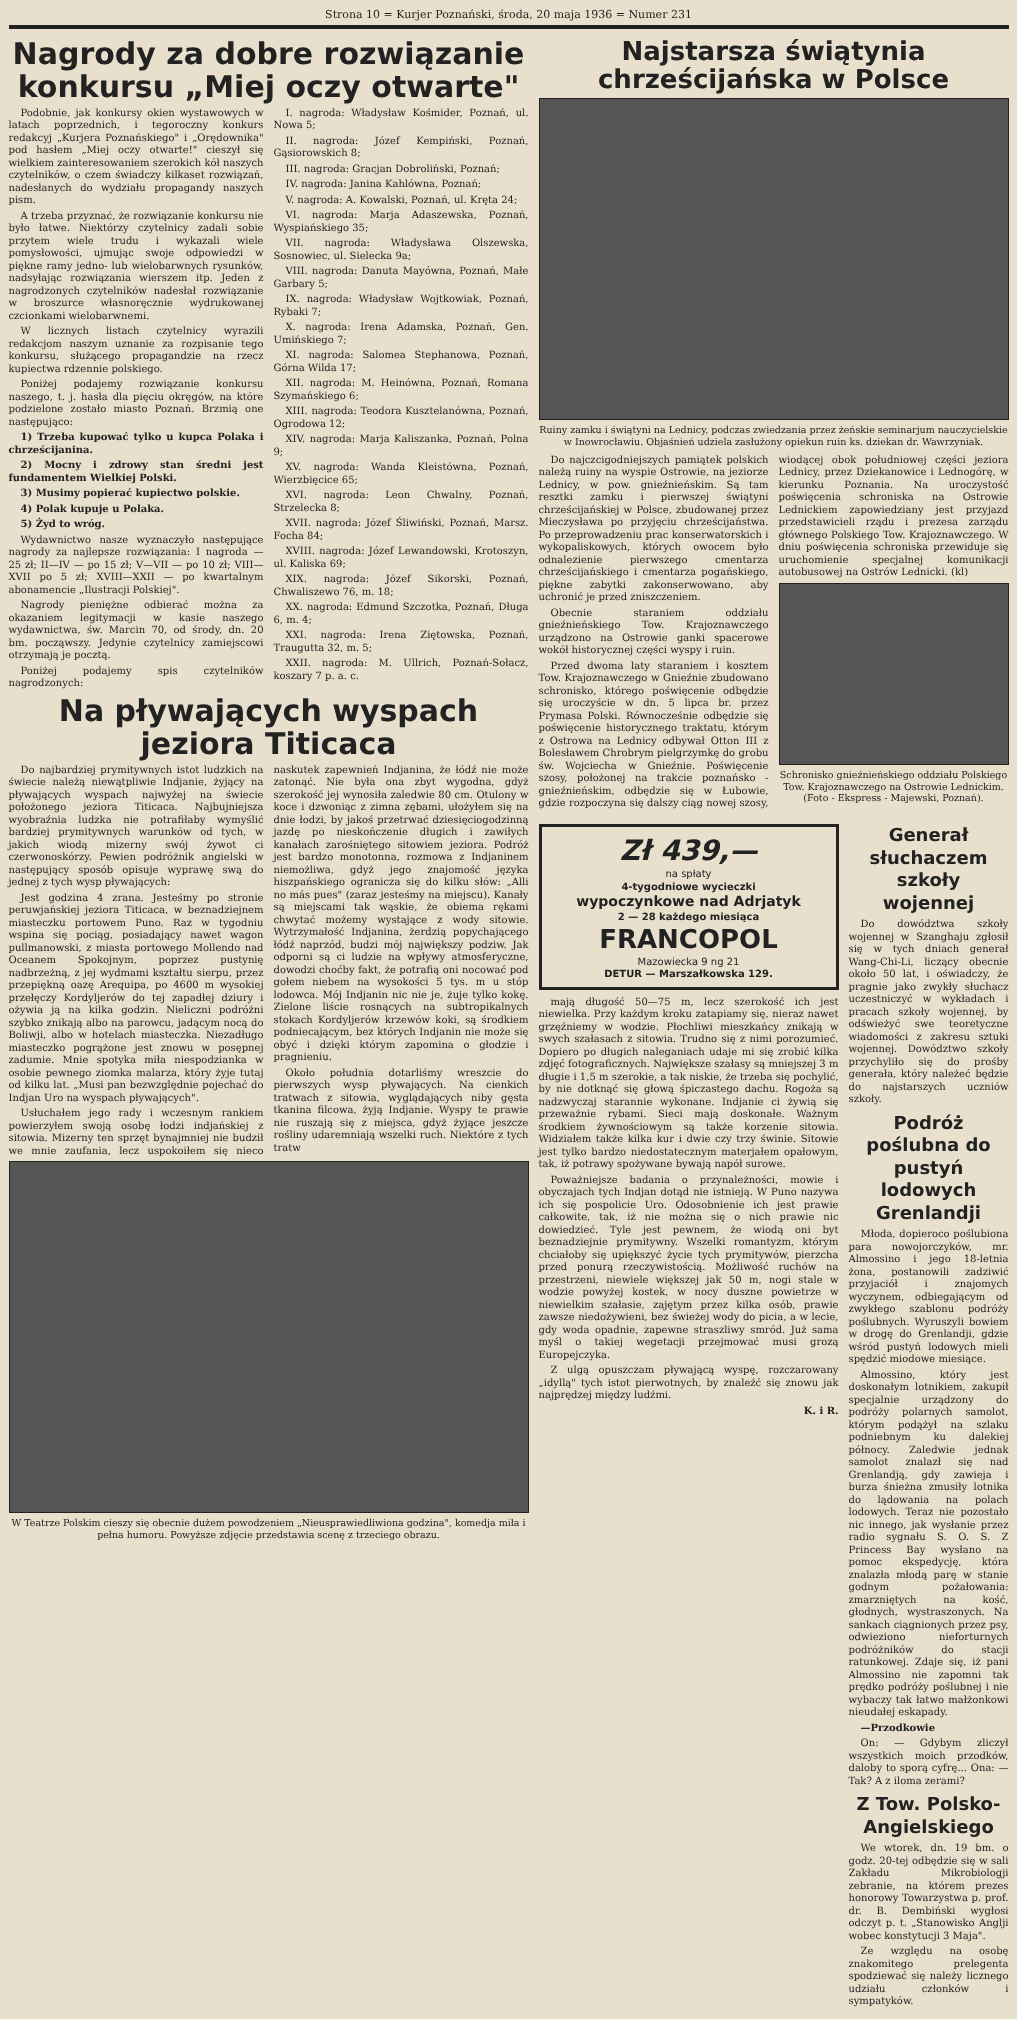Strona 10 = Kurjer Poznański, środa, 20 maja 1936 = Numer 231
Nagrody za dobre rozwiązanie konkursu „Miej oczy otwarte"
Podobnie, jak konkursy okien wystawowych w latach poprzednich, i tegoroczny konkurs redakcyj „Kurjera Poznańskiego" i „Orędownika" pod hasłem „Miej oczy otwarte!" cieszył się wielkiem zainteresowaniem szerokich kół naszych czytelników, o czem świadczy kilkaset rozwiązań, nadesłanych do wydziału propagandy naszych pism.
A trzeba przyznać, że rozwiązanie konkursu nie było łatwe. Niektórzy czytelnicy zadali sobie przytem wiele trudu i wykazali wiele pomysłowości, ujmując swoje odpowiedzi w piękne ramy jedno- lub wielobarwnych rysunków, nadsyłając rozwiązania wierszem itp. Jeden z nagrodzonych czytelników nadesłał rozwiązanie w broszurce własnoręcznie wydrukowanej czcionkami wielobarwnemi.
W licznych listach czytelnicy wyrazili redakcjom naszym uznanie za rozpisanie tego konkursu, służącego propagandzie na rzecz kupiectwa rdzennie polskiego.
Poniżej podajemy rozwiązanie konkursu naszego, t. j. hasła dla pięciu okręgów, na które podzielone zostało miasto Poznań. Brzmią one następująco:
1) Trzeba kupować tylko u kupca Polaka i chrześcijanina.
2) Mocny i zdrowy stan średni jest fundamentem Wielkiej Polski.
3) Musimy popierać kupiectwo polskie.
4) Polak kupuje u Polaka.
5) Żyd to wróg.
Wydawnictwo nasze wyznaczyło następujące nagrody za najlepsze rozwiązania: I nagroda — 25 zł; II—IV — po 15 zł; V—VII — po 10 zł; VIII—XVII po 5 zł; XVIII—XXII — po kwartalnym abonamencie „Ilustracji Polskiej".
Nagrody pieniężne odbierać można za okazaniem legitymacji w kasie naszego wydawnictwa, św. Marcin 70, od środy, dn. 20 bm. począwszy. Jedynie czytelnicy zamiejscowi otrzymają je pocztą.
Poniżej podajemy spis czytelników nagrodzonych:
I. nagroda: Władysław Kośmider, Poznań, ul. Nowa 5;
II. nagroda: Józef Kempiński, Poznań, Gąsiorowskich 8;
III. nagroda: Gracjan Dobroliński, Poznań;
IV. nagroda: Janina Kahlówna, Poznań;
V. nagroda: A. Kowalski, Poznań, ul. Kręta 24;
VI. nagroda: Marja Adaszewska, Poznań, Wyspiańskiego 35;
VII. nagroda: Władysława Olszewska, Sosnowiec, ul. Sielecka 9a;
VIII. nagroda: Danuta Mayówna, Poznań, Małe Garbary 5;
IX. nagroda: Władysław Wojtkowiak, Poznań, Rybaki 7;
X. nagroda: Irena Adamska, Poznań, Gen. Umińskiego 7;
XI. nagroda: Salomea Stephanowa, Poznań, Górna Wilda 17;
XII. nagroda: M. Heinówna, Poznań, Romana Szymańskiego 6;
XIII. nagroda: Teodora Kusztelanówna, Poznań, Ogrodowa 12;
XIV. nagroda: Marja Kaliszanka, Poznań, Polna 9;
XV. nagroda: Wanda Kleistówna, Poznań, Wierzbięcice 65;
XVI. nagroda: Leon Chwalny, Poznań, Strzelecka 8;
XVII. nagroda: Józef Śliwiński, Poznań, Marsz. Focha 84;
XVIII. nagroda: Józef Lewandowski, Krotoszyn, ul. Kaliska 69;
XIX. nagroda: Józef Sikorski, Poznań, Chwaliszewo 76, m. 18;
XX. nagroda: Edmund Szczotka, Poznań, Długa 6, m. 4;
XXI. nagroda: Irena Ziętowska, Poznań, Traugutta 32, m. 5;
XXII. nagroda: M. Ullrich, Poznań-Sołacz, koszary 7 p. a. c.
Na pływających wyspach jeziora Titicaca
Do najbardziej prymitywnych istot ludzkich na świecie należą niewątpliwie Indjanie, żyjący na pływających wyspach najwyżej na świecie położonego jeziora Titicaca. Najbujniejsza wyobraźnia ludzka nie potrafiłaby wymyślić bardziej prymitywnych warunków od tych, w jakich wiodą mizerny swój żywot ci czerwonoskórzy. Pewien podróżnik angielski w następujący sposób opisuje wyprawę swą do jednej z tych wysp pływających:
Jest godzina 4 zrana. Jesteśmy po stronie peruwjańskiej jeziora Titicaca, w beznadziejnem miasteczku portowem Puno. Raz w tygodniu wspina się pociąg, posiadający nawet wagon pullmanowski, z miasta portowego Mollendo nad Oceanem Spokojnym, poprzez pustynię nadbrzeżną, z jej wydmami kształtu sierpu, przez przepiękną oazę Arequipa, po 4600 m wysokiej przełęczy Kordyljerów do tej zapadłej dziury i ożywia ją na kilka godzin. Nieliczni podróżni szybko znikają albo na parowcu, jadącym nocą do Boliwji, albo w hotelach miasteczka. Niezadługo miasteczko pogrążone jest znowu w posępnej zadumie. Mnie spotyka miła niespodzianka w osobie pewnego ziomka malarza, który żyje tutaj od kilku lat. „Musi pan bezwzględnie pojechać do Indjan Uro na wyspach pływających".
Usłuchałem jego rady i wczesnym rankiem powierzyłem swoją osobę łodzi indjańskiej z sitowia. Mizerny ten sprzęt bynajmniej nie budził we mnie zaufania, lecz uspokoiłem się nieco naskutek zapewnień Indjanina, że łódź nie może zatonąć. Nie była ona zbyt wygodna, gdyż szerokość jej wynosiła zaledwie 80 cm. Otulony w koce i dzwoniąc z zimna zębami, ułożyłem się na dnie łodzi, by jakoś przetrwać dziesięciogodzinną jazdę po nieskończenie długich i zawiłych kanałach zarośniętego sitowiem jeziora. Podróż jest bardzo monotonna, rozmowa z Indjaninem niemożliwa, gdyż jego znajomość języka hiszpańskiego ogranicza się do kilku słów: „Alli no más pues" (zaraz jesteśmy na miejscu). Kanały są miejscami tak wąskie, że obiema rękami chwytać możemy wystające z wody sitowie. Wytrzymałość Indjanina, żerdzią popychającego łódź naprzód, budzi mój największy podziw. Jak odporni są ci ludzie na wpływy atmosferyczne, dowodzi choćby fakt, że potrafią oni nocować pod gołem niebem na wysokości 5 tys. m u stóp lodowca. Mój Indjanin nic nie je, żuje tylko kokę. Zielone liście rosnących na subtropikalnych stokach Kordyljerów krzewów koki, są środkiem podniecającym, bez których Indjanin nie może się obyć i dzięki którym zapomina o głodzie i pragnieniu.
Około południa dotarliśmy wreszcie do pierwszych wysp pływających. Na cienkich tratwach z sitowia, wyglądających niby gęsta tkanina filcowa, żyją Indjanie. Wyspy te prawie nie ruszają się z miejsca, gdyż żyjące jeszcze rośliny udaremniają wszelki ruch. Niektóre z tych tratw
W Teatrze Polskim cieszy się obecnie dużem powodzeniem „Nieusprawiedliwiona godzina", komedja miła i pełna humoru. Powyższe zdjęcie przedstawia scenę z trzeciego obrazu.
Najstarsza świątynia chrześcijańska w Polsce
Ruiny zamku i świątyni na Lednicy, podczas zwiedzania przez żeńskie seminarjum nauczycielskie w Inowrocławiu. Objaśnień udziela zasłużony opiekun ruin ks. dziekan dr. Wawrzyniak.
Do najczcigodniejszych pamiątek polskich należą ruiny na wyspie Ostrowie, na jeziorze Lednicy, w pow. gnieźnieńskim. Są tam resztki zamku i pierwszej świątyni chrześcijańskiej w Polsce, zbudowanej przez Mieczysława po przyjęciu chrześcijaństwa. Po przeprowadzeniu prac konserwatorskich i wykopaliskowych, których owocem było odnalezienie pierwszego cmentarza chrześcijańskiego i cmentarza pogańskiego, piękne zabytki zakonserwowano, aby uchronić je przed zniszczeniem.
Obecnie staraniem oddziału gnieźnieńskiego Tow. Krajoznawczego urządzono na Ostrowie ganki spacerowe wokół historycznej części wyspy i ruin.
Przed dwoma laty staraniem i kosztem Tow. Krajoznawczego w Gnieźnie zbudowano schronisko, którego poświęcenie odbędzie się uroczyście w dn. 5 lipca br. przez Prymasa Polski. Równocześnie odbędzie się poświęcenie historycznego traktatu, którym z Ostrowa na Lednicy odbywał Otton III z Bolesławem Chrobrym pielgrzymkę do grobu św. Wojciecha w Gnieźnie. Poświęcenie szosy, położonej na trakcie poznańsko - gnieźnieńskim, odbędzie się w Łubowie, gdzie rozpoczyna się dalszy ciąg nowej szosy, wiodącej obok południowej części jeziora Lednicy, przez Dziekanowice i Lednogórę, w kierunku Poznania. Na uroczystość poświęcenia schroniska na Ostrowie Lednickiem zapowiedziany jest przyjazd przedstawicieli rządu i prezesa zarządu głównego Polskiego Tow. Krajoznawczego. W dniu poświęcenia schroniska przewiduje się uruchomienie specjalnej komunikacji autobusowej na Ostrów Lednicki. (kl)
Schronisko gnieźnieńskiego oddziału Polskiego Tow. Krajoznawczego na Ostrowie Lednickim. (Foto - Ekspress - Majewski, Poznań).
Zł 439,—
na spłaty
4-tygodniowe wycieczki
wypoczynkowe nad Adrjatyk
2 — 28 każdego miesiąca
FRANCOPOL
Mazowiecka 9 ng 21
DETUR — Marszałkowska 129.
mają długość 50—75 m, lecz szerokość ich jest niewielka. Przy każdym kroku zatapiamy się, nieraz nawet grzęźniemy w wodzie. Płochliwi mieszkańcy znikają w swych szałasach z sitowia. Trudno się z nimi porozumieć. Dopiero po długich naleganiach udaje mi się zrobić kilka zdjęć fotograficznych. Największe szałasy są mniejszej 3 m długie i 1,5 m szerokie, a tak niskie, że trzeba się pochylić, by nie dotknąć się głową śpiczastego dachu. Rogoża są nadzwyczaj starannie wykonane. Indjanie ci żywią się przeważnie rybami. Sieci mają doskonałe. Ważnym środkiem żywnościowym są także korzenie sitowia. Widziałem także kilka kur i dwie czy trzy świnie. Sitowie jest tylko bardzo niedostatecznym materjałem opałowym, tak, iż potrawy spożywane bywają napół surowe.
Poważniejsze badania o przynależności, mowie i obyczajach tych Indjan dotąd nie istnieją. W Puno nazywa ich się pospolicie Uro. Odosobnienie ich jest prawie całkowite, tak, iż nie można się o nich prawie nic dowiedzieć. Tyle jest pewnem, że wiodą oni byt beznadziejnie prymitywny. Wszelki romantyzm, którym chciałoby się upiększyć życie tych prymitywów, pierzcha przed ponurą rzeczywistością. Możliwość ruchów na przestrzeni, niewiele większej jak 50 m, nogi stale w wodzie powyżej kostek, w nocy duszne powietrze w niewielkim szałasie, zajętym przez kilka osób, prawie zawsze niedożywieni, bez świeżej wody do picia, a w lecie, gdy woda opadnie, zapewne straszliwy smród. Już sama myśl o takiej wegetacji przejmować musi grozą Europejczyka.
Z ulgą opuszczam pływającą wyspę, rozczarowany „idyllą" tych istot pierwotnych, by znaleźć się znowu jak najprędzej między ludźmi.
K. i R.
Generał słuchaczem szkoły wojennej
Do dowództwa szkoły wojennej w Szanghaju zgłosił się w tych dniach generał Wang-Chi-Li, liczący obecnie około 50 lat, i oświadczy, że pragnie jako zwykły słuchacz uczestniczyć w wykładach i pracach szkoły wojennej, by odświeżyć swe teoretyczne wiadomości z zakresu sztuki wojennej. Dowództwo szkoły przychyliło się do prośby generała, który należeć będzie do najstarszych uczniów szkoły.
Podróż poślubna do pustyń lodowych Grenlandji
Młoda, dopieroco poślubiona para nowojorczyków, mr. Almossino i jego 18-letnia żona, postanowili zadziwić przyjaciół i znajomych wyczynem, odbiegającym od zwykłego szablonu podróży poślubnych. Wyruszyli bowiem w drogę do Grenlandji, gdzie wśród pustyń lodowych mieli spędzić miodowe miesiące.
Almossino, który jest doskonałym lotnikiem, zakupił specjalnie urządzony do podróży polarnych samolot, którym podążył na szlaku podniebnym ku dalekiej północy. Zaledwie jednak samolot znalazł się nad Grenlandją, gdy zawieja i burza śnieżna zmusiły lotnika do lądowania na polach lodowych. Teraz nie pozostało nic innego, jak wysłanie przez radio sygnału S. O. S. Z Princess Bay wysłano na pomoc ekspedycję, która znalazła młodą parę w stanie godnym pożałowania: zmarzniętych na kość, głodnych, wystraszonych. Na sankach ciągnionych przez psy, odwieziono nieforturnych podróżników do stacji ratunkowej. Zdaje się, iż pani Almossino nie zapomni tak prędko podróży poślubnej i nie wybaczy tak łatwo małżonkowi nieudałej eskapady.
—Przodkowie
On: — Gdybym zliczył wszystkich moich przodków, daloby to sporą cyfrę... Ona: — Tak? A z iloma zerami?
Z Tow. Polsko-Angielskiego
We wtorek, dn. 19 bm. o godz. 20-tej odbędzie się w sali Zakładu Mikrobiologji zebranie, na którem prezes honorowy Towarzystwa p. prof. dr. B. Dembiński wygłosi odczyt p. t. „Stanowisko Anglji wobec konstytucji 3 Maja".
Ze względu na osobę znakomitego prelegenta spodziewać się należy licznego udziału członków i sympatyków.